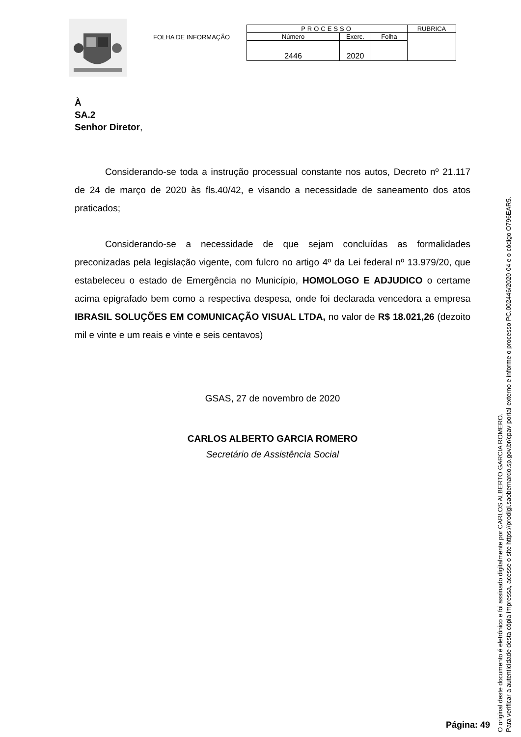FOLHA DE INFORMAÇÃO
| PROCESSO | | | RUBRICA |
| Número | Exerc. | Folha | |
| 2446 | 2020 | | |
À
SA.2
Senhor Diretor,
Considerando-se toda a instrução processual constante nos autos, Decreto nº 21.117 de 24 de março de 2020 às fls.40/42, e visando a necessidade de saneamento dos atos praticados;
Considerando-se a necessidade de que sejam concluídas as formalidades preconizadas pela legislação vigente, com fulcro no artigo 4º da Lei federal nº 13.979/20, que estabeleceu o estado de Emergência no Município, HOMOLOGO E ADJUDICO o certame acima epigrafado bem como a respectiva despesa, onde foi declarada vencedora a empresa IBRASIL SOLUÇÕES EM COMUNICAÇÃO VISUAL LTDA, no valor de R$ 18.021,26 (dezoito mil e vinte e um reais e vinte e seis centavos)
GSAS, 27 de novembro de 2020
CARLOS ALBERTO GARCIA ROMERO
Secretário de Assistência Social
Página: 49
O original deste documento é eletrônico e foi assinado digitalmente por CARLOS ALBERTO GARCIA ROMERO.
Para verificar a autenticidade desta cópia impressa, acesse o site https://prodigi.saobernardo.sp.gov.br/cpav-portal-externo e informe o processo PC.002446/2020-04 e o código O796EAR5.